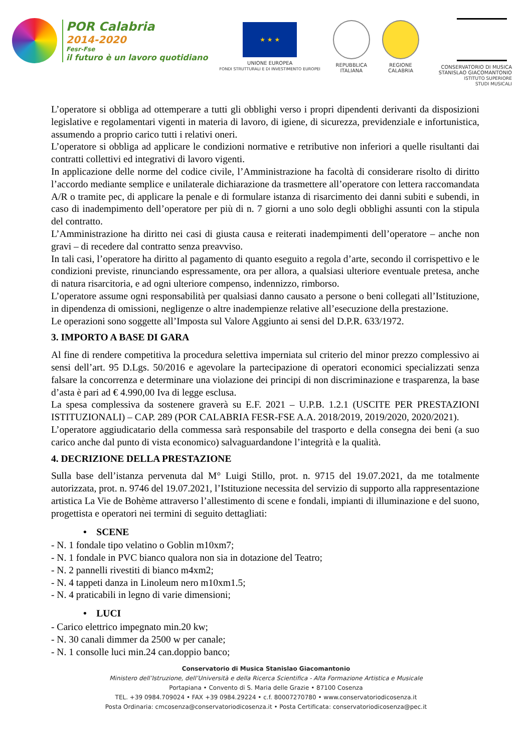POR Calabria
2014-2020
Fesr-Fse
il futuro è un lavoro quotidiano
★ ★ ★
UNIONE EUROPEA
FONDI STRUTTURALI E DI INVESTIMENTO EUROPEI
REPUBBLICA
ITALIANA
REGIONE
CALABRIA
CONSERVATORIO DI MUSICA
STANISLAO GIACOMANTONIO
ISTITUTO SUPERIORE
STUDI MUSICALI
L’operatore si obbliga ad ottemperare a tutti gli obblighi verso i propri dipendenti derivanti da disposizioni legislative e regolamentari vigenti in materia di lavoro, di igiene, di sicurezza, previdenziale e infortunistica, assumendo a proprio carico tutti i relativi oneri.
L’operatore si obbliga ad applicare le condizioni normative e retributive non inferiori a quelle risultanti dai contratti collettivi ed integrativi di lavoro vigenti.
In applicazione delle norme del codice civile, l’Amministrazione ha facoltà di considerare risolto di diritto l’accordo mediante semplice e unilaterale dichiarazione da trasmettere all’operatore con lettera raccomandata A/R o tramite pec, di applicare la penale e di formulare istanza di risarcimento dei danni subiti e subendi, in caso di inadempimento dell’operatore per più di n. 7 giorni a uno solo degli obblighi assunti con la stipula del contratto.
L’Amministrazione ha diritto nei casi di giusta causa e reiterati inadempimenti dell’operatore – anche non gravi – di recedere dal contratto senza preavviso.
In tali casi, l’operatore ha diritto al pagamento di quanto eseguito a regola d’arte, secondo il corrispettivo e le condizioni previste, rinunciando espressamente, ora per allora, a qualsiasi ulteriore eventuale pretesa, anche di natura risarcitoria, e ad ogni ulteriore compenso, indennizzo, rimborso.
L’operatore assume ogni responsabilità per qualsiasi danno causato a persone o beni collegati all’Istituzione, in dipendenza di omissioni, negligenze o altre inadempienze relative all’esecuzione della prestazione.
Le operazioni sono soggette all’Imposta sul Valore Aggiunto ai sensi del D.P.R. 633/1972.
3. IMPORTO A BASE DI GARA
Al fine di rendere competitiva la procedura selettiva imperniata sul criterio del minor prezzo complessivo ai sensi dell’art. 95 D.Lgs. 50/2016 e agevolare la partecipazione di operatori economici specializzati senza falsare la concorrenza e determinare una violazione dei principi di non discriminazione e trasparenza, la base d’asta è pari ad € 4.990,00 Iva di legge esclusa.
La spesa complessiva da sostenere graverà su E.F. 2021 – U.P.B. 1.2.1 (USCITE PER PRESTAZIONI ISTITUZIONALI) – CAP. 289 (POR CALABRIA FESR-FSE A.A. 2018/2019, 2019/2020, 2020/2021).
L’operatore aggiudicatario della commessa sarà responsabile del trasporto e della consegna dei beni (a suo carico anche dal punto di vista economico) salvaguardandone l’integrità e la qualità.
4. DECRIZIONE DELLA PRESTAZIONE
Sulla base dell’istanza pervenuta dal M° Luigi Stillo, prot. n. 9715 del 19.07.2021, da me totalmente autorizzata, prot. n. 9746 del 19.07.2021, l’Istituzione necessita del servizio di supporto alla rappresentazione artistica La Vie de Bohème attraverso l’allestimento di scene e fondali, impianti di illuminazione e del suono, progettista e operatori nei termini di seguito dettagliati:
• SCENE
- N. 1 fondale tipo velatino o Goblin m10xm7;
- N. 1 fondale in PVC bianco qualora non sia in dotazione del Teatro;
- N. 2 pannelli rivestiti di bianco m4xm2;
- N. 4 tappeti danza in Linoleum nero m10xm1.5;
- N. 4 praticabili in legno di varie dimensioni;
• LUCI
- Carico elettrico impegnato min.20 kw;
- N. 30 canali dimmer da 2500 w per canale;
- N. 1 consolle luci min.24 can.doppio banco;
Conservatorio di Musica Stanislao Giacomantonio
Ministero dell’Istruzione, dell’Università e della Ricerca Scientifica - Alta Formazione Artistica e Musicale
Portapiana • Convento di S. Maria delle Grazie • 87100 Cosenza
TEL. +39 0984.709024 • FAX +39 0984.29224 • c.f. 80007270780 • www.conservatoriodicosenza.it
Posta Ordinaria: cmcosenza@conservatoriodicosenza.it • Posta Certificata: conservatoriodicosenza@pec.it